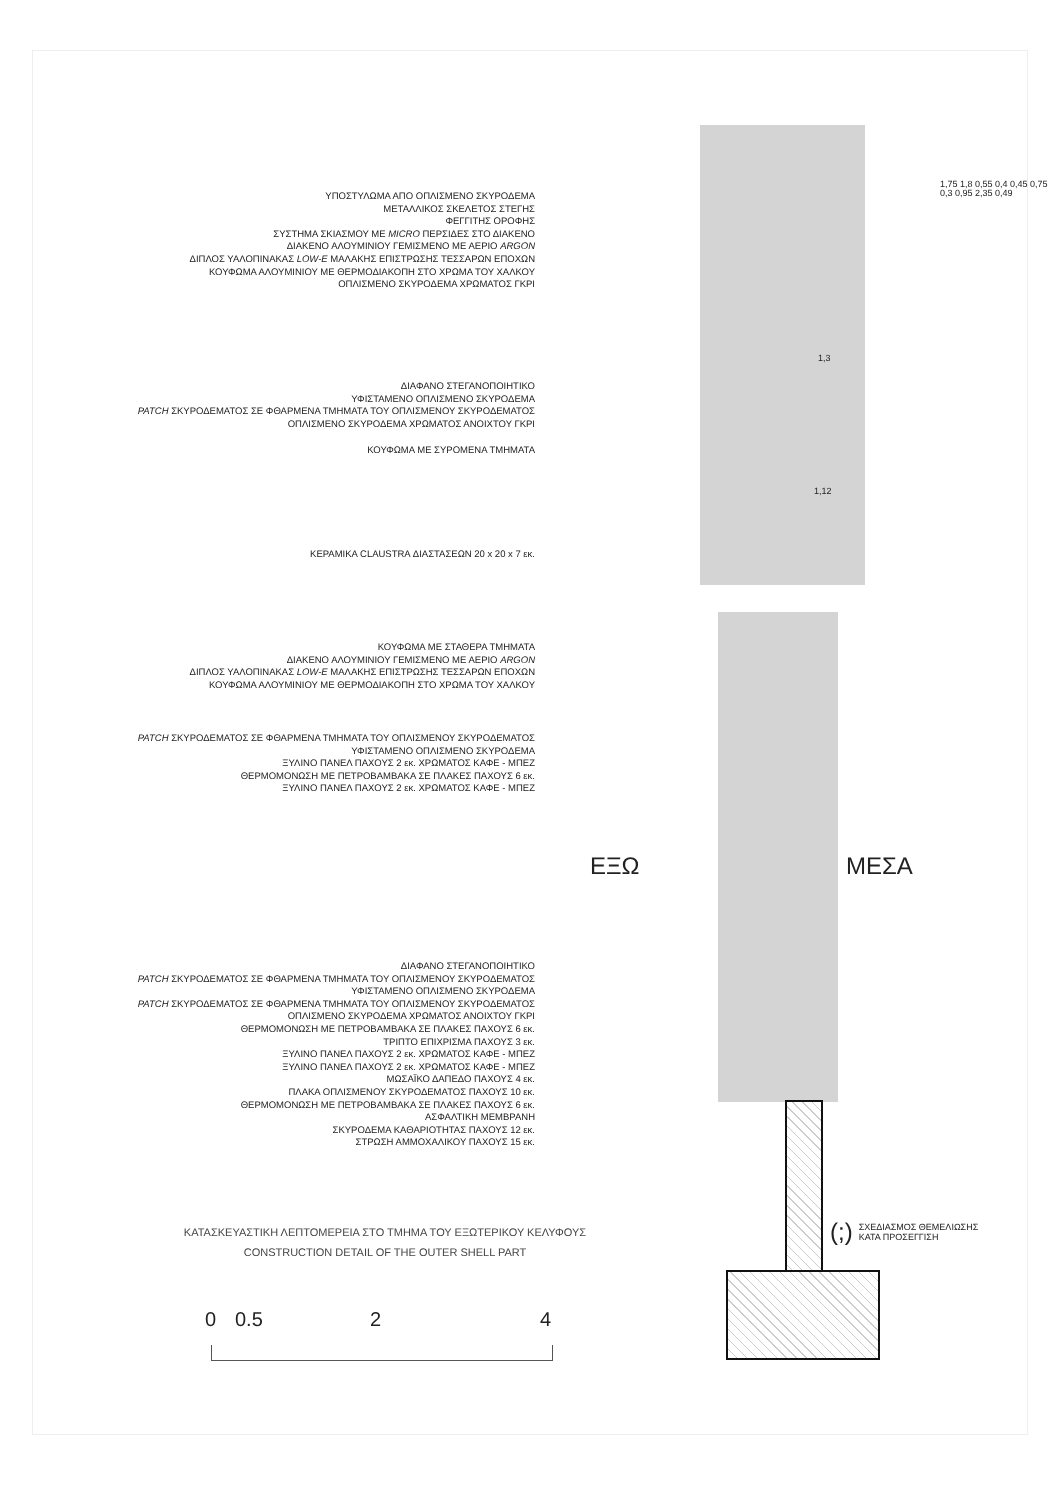ΥΠΟΣΤΥΛΩΜΑ ΑΠΟ ΟΠΛΙΣΜΕΝΟ ΣΚΥΡΟΔΕΜΑ
ΜΕΤΑΛΛΙΚΟΣ ΣΚΕΛΕΤΟΣ ΣΤΕΓΗΣ
ΦΕΓΓΙΤΗΣ ΟΡΟΦΗΣ
ΣΥΣΤΗΜΑ ΣΚΙΑΣΜΟΥ ΜΕ MICRO ΠΕΡΣΙΔΕΣ ΣΤΟ ΔΙΑΚΕΝΟ
ΔΙΑΚΕΝΟ ΑΛΟΥΜΙΝΙΟΥ ΓΕΜΙΣΜΕΝΟ ΜΕ ΑΕΡΙΟ ARGON
ΔΙΠΛΟΣ ΥΑΛΟΠΙΝΑΚΑΣ LOW-E ΜΑΛΑΚΗΣ ΕΠΙΣΤΡΩΣΗΣ ΤΕΣΣΑΡΩΝ ΕΠΟΧΩΝ
ΚΟΥΦΩΜΑ ΑΛΟΥΜΙΝΙΟΥ ΜΕ ΘΕΡΜΟΔΙΑΚΟΠΗ ΣΤΟ ΧΡΩΜΑ ΤΟΥ ΧΑΛΚΟΥ
ΟΠΛΙΣΜΕΝΟ ΣΚΥΡΟΔΕΜΑ ΧΡΩΜΑΤΟΣ ΓΚΡΙ
ΔΙΑΦΑΝΟ ΣΤΕΓΑΝΟΠΟΙΗΤΙΚΟ
ΥΦΙΣΤΑΜΕΝΟ ΟΠΛΙΣΜΕΝΟ ΣΚΥΡΟΔΕΜΑ
PATCH ΣΚΥΡΟΔΕΜΑΤΟΣ ΣΕ ΦΘΑΡΜΕΝΑ ΤΜΗΜΑΤΑ ΤΟΥ ΟΠΛΙΣΜΕΝΟΥ ΣΚΥΡΟΔΕΜΑΤΟΣ
ΟΠΛΙΣΜΕΝΟ ΣΚΥΡΟΔΕΜΑ ΧΡΩΜΑΤΟΣ ΑΝΟΙΧΤΟΥ ΓΚΡΙ
ΚΟΥΦΩΜΑ ΜΕ ΣΥΡΟΜΕΝΑ ΤΜΗΜΑΤΑ
ΚΕΡΑΜΙΚΑ CLAUSTRA ΔΙΑΣΤΑΣΕΩΝ 20 x 20 x 7 εκ.
ΚΟΥΦΩΜΑ ΜΕ ΣΤΑΘΕΡΑ ΤΜΗΜΑΤΑ
ΔΙΑΚΕΝΟ ΑΛΟΥΜΙΝΙΟΥ ΓΕΜΙΣΜΕΝΟ ΜΕ ΑΕΡΙΟ ARGON
ΔΙΠΛΟΣ ΥΑΛΟΠΙΝΑΚΑΣ LOW-E ΜΑΛΑΚΗΣ ΕΠΙΣΤΡΩΣΗΣ ΤΕΣΣΑΡΩΝ ΕΠΟΧΩΝ
ΚΟΥΦΩΜΑ ΑΛΟΥΜΙΝΙΟΥ ΜΕ ΘΕΡΜΟΔΙΑΚΟΠΗ ΣΤΟ ΧΡΩΜΑ ΤΟΥ ΧΑΛΚΟΥ
PATCH ΣΚΥΡΟΔΕΜΑΤΟΣ ΣΕ ΦΘΑΡΜΕΝΑ ΤΜΗΜΑΤΑ ΤΟΥ ΟΠΛΙΣΜΕΝΟΥ ΣΚΥΡΟΔΕΜΑΤΟΣ
ΥΦΙΣΤΑΜΕΝΟ ΟΠΛΙΣΜΕΝΟ ΣΚΥΡΟΔΕΜΑ
ΞΥΛΙΝΟ ΠΑΝΕΛ ΠΑΧΟΥΣ 2 εκ. ΧΡΩΜΑΤΟΣ ΚΑΦΕ - ΜΠΕΖ
ΘΕΡΜΟΜΟΝΩΣΗ ΜΕ ΠΕΤΡΟΒΑΜΒΑΚΑ ΣΕ ΠΛΑΚΕΣ ΠΑΧΟΥΣ 6 εκ.
ΞΥΛΙΝΟ ΠΑΝΕΛ ΠΑΧΟΥΣ 2 εκ. ΧΡΩΜΑΤΟΣ ΚΑΦΕ - ΜΠΕΖ
ΔΙΑΦΑΝΟ ΣΤΕΓΑΝΟΠΟΙΗΤΙΚΟ
PATCH ΣΚΥΡΟΔΕΜΑΤΟΣ ΣΕ ΦΘΑΡΜΕΝΑ ΤΜΗΜΑΤΑ ΤΟΥ ΟΠΛΙΣΜΕΝΟΥ ΣΚΥΡΟΔΕΜΑΤΟΣ
ΥΦΙΣΤΑΜΕΝΟ ΟΠΛΙΣΜΕΝΟ ΣΚΥΡΟΔΕΜΑ
PATCH ΣΚΥΡΟΔΕΜΑΤΟΣ ΣΕ ΦΘΑΡΜΕΝΑ ΤΜΗΜΑΤΑ ΤΟΥ ΟΠΛΙΣΜΕΝΟΥ ΣΚΥΡΟΔΕΜΑΤΟΣ
ΟΠΛΙΣΜΕΝΟ ΣΚΥΡΟΔΕΜΑ ΧΡΩΜΑΤΟΣ ΑΝΟΙΧΤΟΥ ΓΚΡΙ
ΘΕΡΜΟΜΟΝΩΣΗ ΜΕ ΠΕΤΡΟΒΑΜΒΑΚΑ ΣΕ ΠΛΑΚΕΣ ΠΑΧΟΥΣ 6 εκ.
ΤΡΙΠΤΟ ΕΠΙΧΡΙΣΜΑ ΠΑΧΟΥΣ 3 εκ.
ΞΥΛΙΝΟ ΠΑΝΕΛ ΠΑΧΟΥΣ 2 εκ. ΧΡΩΜΑΤΟΣ ΚΑΦΕ - ΜΠΕΖ
ΞΥΛΙΝΟ ΠΑΝΕΛ ΠΑΧΟΥΣ 2 εκ. ΧΡΩΜΑΤΟΣ ΚΑΦΕ - ΜΠΕΖ
ΜΩΣΑΪΚΟ ΔΑΠΕΔΟ ΠΑΧΟΥΣ 4 εκ.
ΠΛΑΚΑ ΟΠΛΙΣΜΕΝΟΥ ΣΚΥΡΟΔΕΜΑΤΟΣ ΠΑΧΟΥΣ 10 εκ.
ΘΕΡΜΟΜΟΝΩΣΗ ΜΕ ΠΕΤΡΟΒΑΜΒΑΚΑ ΣΕ ΠΛΑΚΕΣ ΠΑΧΟΥΣ 6 εκ.
ΑΣΦΑΛΤΙΚΗ ΜΕΜΒΡΑΝΗ
ΣΚΥΡΟΔΕΜΑ ΚΑΘΑΡΙΟΤΗΤΑΣ ΠΑΧΟΥΣ 12 εκ.
ΣΤΡΩΣΗ ΑΜΜΟΧΑΛΙΚΟΥ ΠΑΧΟΥΣ 15 εκ.
ΕΞΩ ΜΕΣΑ
1,3
1,12
1,75 1,8 0,55 0,4 0,45 0,75 0,3 0,95 2,35 0,49
(;) ΣΧΕΔΙΑΣΜΟΣ ΘΕΜΕΛΙΩΣΗΣ
ΚΑΤΑ ΠΡΟΣΕΓΓΙΣΗ
ΚΑΤΑΣΚΕΥΑΣΤΙΚΗ ΛΕΠΤΟΜΕΡΕΙΑ ΣΤΟ ΤΜΗΜΑ ΤΟΥ ΕΞΩΤΕΡΙΚΟΥ ΚΕΛΥΦΟΥΣ
CONSTRUCTION DETAIL OF THE OUTER SHELL PART
0 0.5 2 4